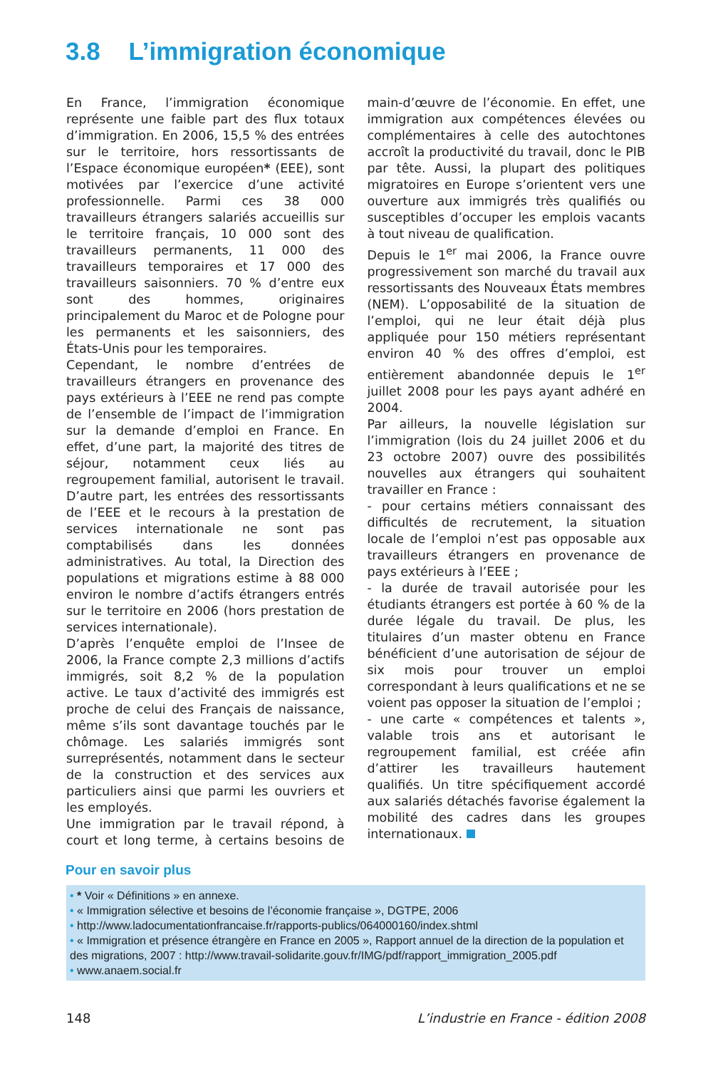3.8 L’immigration économique
En France, l’immigration économique représente une faible part des flux totaux d’immigration. En 2006, 15,5 % des entrées sur le territoire, hors ressortissants de l’Espace économique européen* (EEE), sont motivées par l’exercice d’une activité professionnelle. Parmi ces 38 000 travailleurs étrangers salariés accueillis sur le territoire français, 10 000 sont des travailleurs permanents, 11 000 des travailleurs temporaires et 17 000 des travailleurs saisonniers. 70 % d’entre eux sont des hommes, originaires principalement du Maroc et de Pologne pour les permanents et les saisonniers, des États-Unis pour les temporaires.
Cependant, le nombre d’entrées de travailleurs étrangers en provenance des pays extérieurs à l’EEE ne rend pas compte de l’ensemble de l’impact de l’immigration sur la demande d’emploi en France. En effet, d’une part, la majorité des titres de séjour, notamment ceux liés au regroupement familial, autorisent le travail. D’autre part, les entrées des ressortissants de l’EEE et le recours à la prestation de services internationale ne sont pas comptabilisés dans les données administratives. Au total, la Direction des populations et migrations estime à 88 000 environ le nombre d’actifs étrangers entrés sur le territoire en 2006 (hors prestation de services internationale).
D’après l’enquête emploi de l’Insee de 2006, la France compte 2,3 millions d’actifs immigrés, soit 8,2 % de la population active. Le taux d’activité des immigrés est proche de celui des Français de naissance, même s’ils sont davantage touchés par le chômage. Les salariés immigrés sont surreprésentés, notamment dans le secteur de la construction et des services aux particuliers ainsi que parmi les ouvriers et les employés.
Une immigration par le travail répond, à court et long terme, à certains besoins de main-d’œuvre de l’économie. En effet, une immigration aux compétences élevées ou complémentaires à celle des autochtones accroît la productivité du travail, donc le PIB par tête. Aussi, la plupart des politiques migratoires en Europe s’orientent vers une ouverture aux immigrés très qualifiés ou susceptibles d’occuper les emplois vacants à tout niveau de qualification.
Depuis le 1<sup>er</sup> mai 2006, la France ouvre progressivement son marché du travail aux ressortissants des Nouveaux États membres (NEM). L’opposabilité de la situation de l’emploi, qui ne leur était déjà plus appliquée pour 150 métiers représentant environ 40 % des offres d’emploi, est entièrement abandonnée depuis le 1<sup>er</sup> juillet 2008 pour les pays ayant adhéré en 2004.
Par ailleurs, la nouvelle législation sur l’immigration (lois du 24 juillet 2006 et du 23 octobre 2007) ouvre des possibilités nouvelles aux étrangers qui souhaitent travailler en France :
- pour certains métiers connaissant des difficultés de recrutement, la situation locale de l’emploi n’est pas opposable aux travailleurs étrangers en provenance de pays extérieurs à l’EEE ;
- la durée de travail autorisée pour les étudiants étrangers est portée à 60 % de la durée légale du travail. De plus, les titulaires d’un master obtenu en France bénéficient d’une autorisation de séjour de six mois pour trouver un emploi correspondant à leurs qualifications et ne se voient pas opposer la situation de l’emploi ;
- une carte « compétences et talents », valable trois ans et autorisant le regroupement familial, est créée afin d’attirer les travailleurs hautement qualifiés. Un titre spécifiquement accordé aux salariés détachés favorise également la mobilité des cadres dans les groupes internationaux.
Pour en savoir plus
• * Voir « Définitions » en annexe.
• « Immigration sélective et besoins de l’économie française », DGTPE, 2006
• http://www.ladocumentationfrancaise.fr/rapports-publics/064000160/index.shtml
• « Immigration et présence étrangère en France en 2005 », Rapport annuel de la direction de la population et des migrations, 2007 : http://www.travail-solidarite.gouv.fr/IMG/pdf/rapport_immigration_2005.pdf
• www.anaem.social.fr
148 L’industrie en France - édition 2008